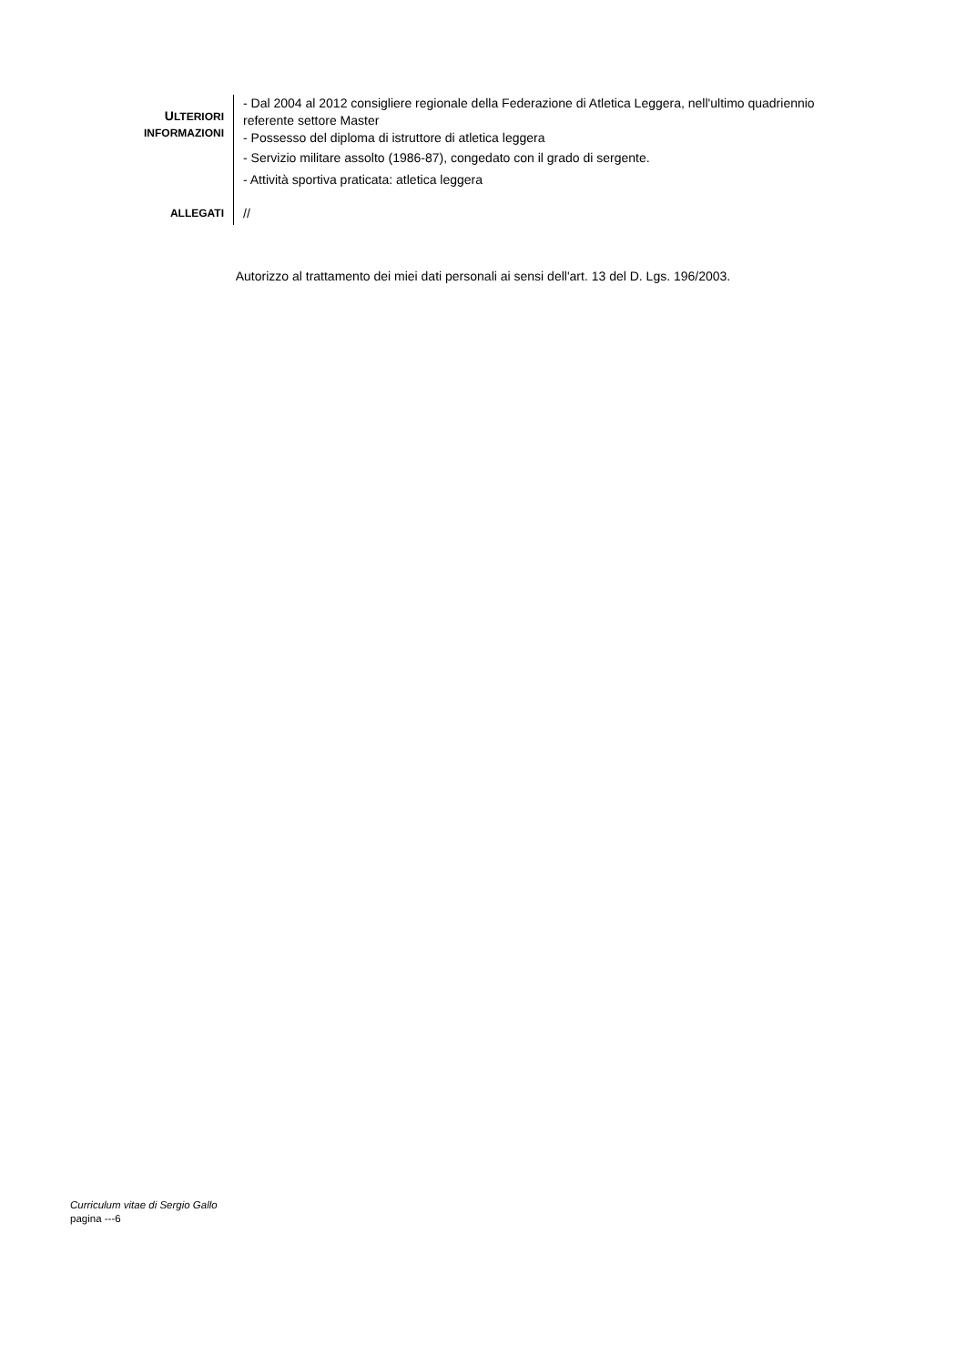ULTERIORI
INFORMAZIONI
- Dal 2004 al 2012 consigliere regionale della Federazione di Atletica Leggera, nell'ultimo quadriennio referente settore Master
- Possesso del diploma di istruttore di atletica leggera
- Servizio militare assolto (1986-87), congedato con il grado di sergente.
- Attività sportiva praticata: atletica leggera
ALLEGATI
//
Autorizzo al trattamento dei miei dati personali ai sensi dell'art. 13 del D. Lgs. 196/2003.
Curriculum vitae di Sergio Gallo
pagina ---6